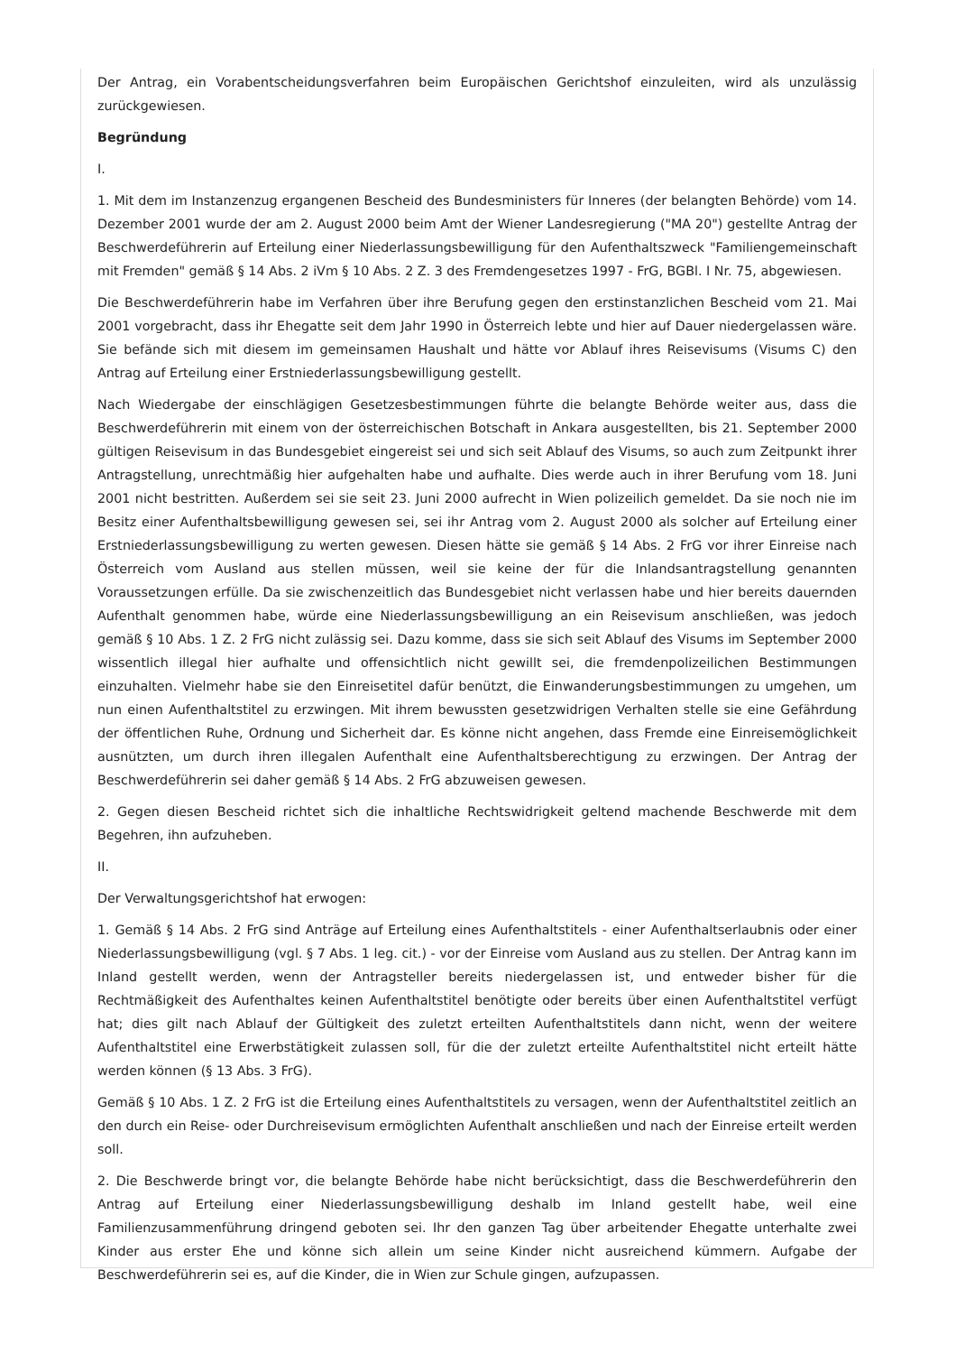Der Antrag, ein Vorabentscheidungsverfahren beim Europäischen Gerichtshof einzuleiten, wird als unzulässig zurückgewiesen.
Begründung
I.
1. Mit dem im Instanzenzug ergangenen Bescheid des Bundesministers für Inneres (der belangten Behörde) vom 14. Dezember 2001 wurde der am 2. August 2000 beim Amt der Wiener Landesregierung ("MA 20") gestellte Antrag der Beschwerdeführerin auf Erteilung einer Niederlassungsbewilligung für den Aufenthaltszweck "Familiengemeinschaft mit Fremden" gemäß § 14 Abs. 2 iVm § 10 Abs. 2 Z. 3 des Fremdengesetzes 1997 - FrG, BGBl. I Nr. 75, abgewiesen.
Die Beschwerdeführerin habe im Verfahren über ihre Berufung gegen den erstinstanzlichen Bescheid vom 21. Mai 2001 vorgebracht, dass ihr Ehegatte seit dem Jahr 1990 in Österreich lebte und hier auf Dauer niedergelassen wäre. Sie befände sich mit diesem im gemeinsamen Haushalt und hätte vor Ablauf ihres Reisevisums (Visums C) den Antrag auf Erteilung einer Erstniederlassungsbewilligung gestellt.
Nach Wiedergabe der einschlägigen Gesetzesbestimmungen führte die belangte Behörde weiter aus, dass die Beschwerdeführerin mit einem von der österreichischen Botschaft in Ankara ausgestellten, bis 21. September 2000 gültigen Reisevisum in das Bundesgebiet eingereist sei und sich seit Ablauf des Visums, so auch zum Zeitpunkt ihrer Antragstellung, unrechtmäßig hier aufgehalten habe und aufhalte. Dies werde auch in ihrer Berufung vom 18. Juni 2001 nicht bestritten. Außerdem sei sie seit 23. Juni 2000 aufrecht in Wien polizeilich gemeldet. Da sie noch nie im Besitz einer Aufenthaltsbewilligung gewesen sei, sei ihr Antrag vom 2. August 2000 als solcher auf Erteilung einer Erstniederlassungsbewilligung zu werten gewesen. Diesen hätte sie gemäß § 14 Abs. 2 FrG vor ihrer Einreise nach Österreich vom Ausland aus stellen müssen, weil sie keine der für die Inlandsantragstellung genannten Voraussetzungen erfülle. Da sie zwischenzeitlich das Bundesgebiet nicht verlassen habe und hier bereits dauernden Aufenthalt genommen habe, würde eine Niederlassungsbewilligung an ein Reisevisum anschließen, was jedoch gemäß § 10 Abs. 1 Z. 2 FrG nicht zulässig sei. Dazu komme, dass sie sich seit Ablauf des Visums im September 2000 wissentlich illegal hier aufhalte und offensichtlich nicht gewillt sei, die fremdenpolizeilichen Bestimmungen einzuhalten. Vielmehr habe sie den Einreisetitel dafür benützt, die Einwanderungsbestimmungen zu umgehen, um nun einen Aufenthaltstitel zu erzwingen. Mit ihrem bewussten gesetzwidrigen Verhalten stelle sie eine Gefährdung der öffentlichen Ruhe, Ordnung und Sicherheit dar. Es könne nicht angehen, dass Fremde eine Einreisemöglichkeit ausnützten, um durch ihren illegalen Aufenthalt eine Aufenthaltsberechtigung zu erzwingen. Der Antrag der Beschwerdeführerin sei daher gemäß § 14 Abs. 2 FrG abzuweisen gewesen.
2. Gegen diesen Bescheid richtet sich die inhaltliche Rechtswidrigkeit geltend machende Beschwerde mit dem Begehren, ihn aufzuheben.
II.
Der Verwaltungsgerichtshof hat erwogen:
1. Gemäß § 14 Abs. 2 FrG sind Anträge auf Erteilung eines Aufenthaltstitels - einer Aufenthaltserlaubnis oder einer Niederlassungsbewilligung (vgl. § 7 Abs. 1 leg. cit.) - vor der Einreise vom Ausland aus zu stellen. Der Antrag kann im Inland gestellt werden, wenn der Antragsteller bereits niedergelassen ist, und entweder bisher für die Rechtmäßigkeit des Aufenthaltes keinen Aufenthaltstitel benötigte oder bereits über einen Aufenthaltstitel verfügt hat; dies gilt nach Ablauf der Gültigkeit des zuletzt erteilten Aufenthaltstitels dann nicht, wenn der weitere Aufenthaltstitel eine Erwerbstätigkeit zulassen soll, für die der zuletzt erteilte Aufenthaltstitel nicht erteilt hätte werden können (§ 13 Abs. 3 FrG).
Gemäß § 10 Abs. 1 Z. 2 FrG ist die Erteilung eines Aufenthaltstitels zu versagen, wenn der Aufenthaltstitel zeitlich an den durch ein Reise- oder Durchreisevisum ermöglichten Aufenthalt anschließen und nach der Einreise erteilt werden soll.
2. Die Beschwerde bringt vor, die belangte Behörde habe nicht berücksichtigt, dass die Beschwerdeführerin den Antrag auf Erteilung einer Niederlassungsbewilligung deshalb im Inland gestellt habe, weil eine Familienzusammenführung dringend geboten sei. Ihr den ganzen Tag über arbeitender Ehegatte unterhalte zwei Kinder aus erster Ehe und könne sich allein um seine Kinder nicht ausreichend kümmern. Aufgabe der Beschwerdeführerin sei es, auf die Kinder, die in Wien zur Schule gingen, aufzupassen.